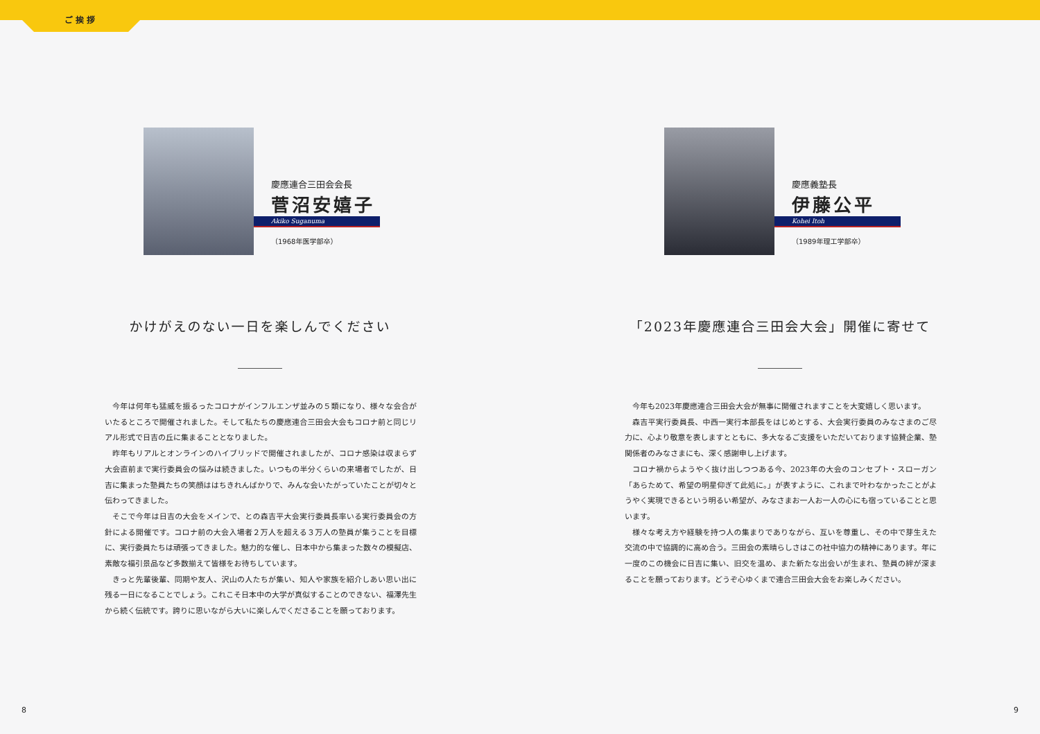ご挨拶
慶應連合三田会会長
菅沼安嬉子
Akiko Suganuma
（1968年医学部卒）
かけがえのない一日を楽しんでください
今年は何年も猛威を振るったコロナがインフルエンザ並みの５類になり、様々な会合がいたるところで開催されました。そして私たちの慶應連合三田会大会もコロナ前と同じリアル形式で日吉の丘に集まることとなりました。
昨年もリアルとオンラインのハイブリッドで開催されましたが、コロナ感染は収まらず大会直前まで実行委員会の悩みは続きました。いつもの半分くらいの来場者でしたが、日吉に集まった塾員たちの笑顔ははちきれんばかりで、みんな会いたがっていたことが切々と伝わってきました。
そこで今年は日吉の大会をメインで、との森吉平大会実行委員長率いる実行委員会の方針による開催です。コロナ前の大会入場者２万人を超える３万人の塾員が集うことを目標に、実行委員たちは頑張ってきました。魅力的な催し、日本中から集まった数々の模擬店、素敵な福引景品など多数揃えて皆様をお待ちしています。
きっと先輩後輩、同期や友人、沢山の人たちが集い、知人や家族を紹介しあい思い出に残る一日になることでしょう。これこそ日本中の大学が真似することのできない、福澤先生から続く伝統です。誇りに思いながら大いに楽しんでくださることを願っております。
8
慶應義塾長
伊藤公平
Kohei Itoh
（1989年理工学部卒）
「2023年慶應連合三田会大会」開催に寄せて
今年も2023年慶應連合三田会大会が無事に開催されますことを大変嬉しく思います。
森吉平実行委員長、中西一実行本部長をはじめとする、大会実行委員のみなさまのご尽力に、心より敬意を表しますとともに、多大なるご支援をいただいております協賛企業、塾関係者のみなさまにも、深く感謝申し上げます。
コロナ禍からようやく抜け出しつつある今、2023年の大会のコンセプト・スローガン「あらためて、希望の明星仰ぎて此処に。」が表すように、これまで叶わなかったことがようやく実現できるという明るい希望が、みなさまお一人お一人の心にも宿っていることと思います。
様々な考え方や経験を持つ人の集まりでありながら、互いを尊重し、その中で芽生えた交流の中で協調的に高め合う。三田会の素晴らしさはこの社中協力の精神にあります。年に一度のこの機会に日吉に集い、旧交を温め、また新たな出会いが生まれ、塾員の絆が深まることを願っております。どうぞ心ゆくまで連合三田会大会をお楽しみください。
9